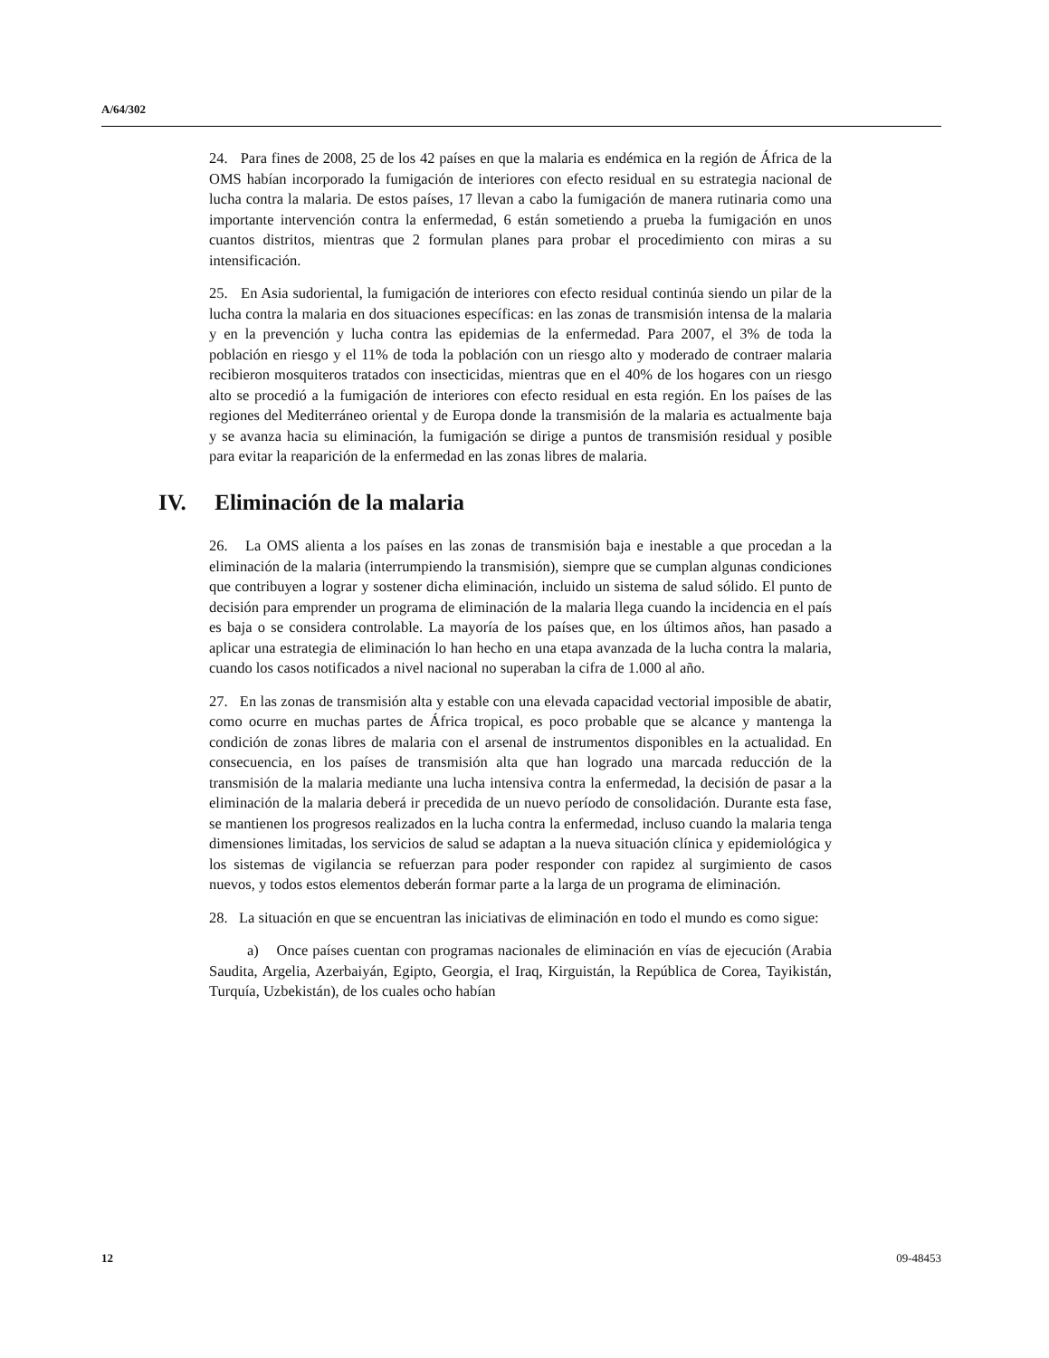A/64/302
24. Para fines de 2008, 25 de los 42 países en que la malaria es endémica en la región de África de la OMS habían incorporado la fumigación de interiores con efecto residual en su estrategia nacional de lucha contra la malaria. De estos países, 17 llevan a cabo la fumigación de manera rutinaria como una importante intervención contra la enfermedad, 6 están sometiendo a prueba la fumigación en unos cuantos distritos, mientras que 2 formulan planes para probar el procedimiento con miras a su intensificación.
25. En Asia sudoriental, la fumigación de interiores con efecto residual continúa siendo un pilar de la lucha contra la malaria en dos situaciones específicas: en las zonas de transmisión intensa de la malaria y en la prevención y lucha contra las epidemias de la enfermedad. Para 2007, el 3% de toda la población en riesgo y el 11% de toda la población con un riesgo alto y moderado de contraer malaria recibieron mosquiteros tratados con insecticidas, mientras que en el 40% de los hogares con un riesgo alto se procedió a la fumigación de interiores con efecto residual en esta región. En los países de las regiones del Mediterráneo oriental y de Europa donde la transmisión de la malaria es actualmente baja y se avanza hacia su eliminación, la fumigación se dirige a puntos de transmisión residual y posible para evitar la reaparición de la enfermedad en las zonas libres de malaria.
IV. Eliminación de la malaria
26. La OMS alienta a los países en las zonas de transmisión baja e inestable a que procedan a la eliminación de la malaria (interrumpiendo la transmisión), siempre que se cumplan algunas condiciones que contribuyen a lograr y sostener dicha eliminación, incluido un sistema de salud sólido. El punto de decisión para emprender un programa de eliminación de la malaria llega cuando la incidencia en el país es baja o se considera controlable. La mayoría de los países que, en los últimos años, han pasado a aplicar una estrategia de eliminación lo han hecho en una etapa avanzada de la lucha contra la malaria, cuando los casos notificados a nivel nacional no superaban la cifra de 1.000 al año.
27. En las zonas de transmisión alta y estable con una elevada capacidad vectorial imposible de abatir, como ocurre en muchas partes de África tropical, es poco probable que se alcance y mantenga la condición de zonas libres de malaria con el arsenal de instrumentos disponibles en la actualidad. En consecuencia, en los países de transmisión alta que han logrado una marcada reducción de la transmisión de la malaria mediante una lucha intensiva contra la enfermedad, la decisión de pasar a la eliminación de la malaria deberá ir precedida de un nuevo período de consolidación. Durante esta fase, se mantienen los progresos realizados en la lucha contra la enfermedad, incluso cuando la malaria tenga dimensiones limitadas, los servicios de salud se adaptan a la nueva situación clínica y epidemiológica y los sistemas de vigilancia se refuerzan para poder responder con rapidez al surgimiento de casos nuevos, y todos estos elementos deberán formar parte a la larga de un programa de eliminación.
28. La situación en que se encuentran las iniciativas de eliminación en todo el mundo es como sigue:
a) Once países cuentan con programas nacionales de eliminación en vías de ejecución (Arabia Saudita, Argelia, Azerbaiyán, Egipto, Georgia, el Iraq, Kirguistán, la República de Corea, Tayikistán, Turquía, Uzbekistán), de los cuales ocho habían
12 09-48453